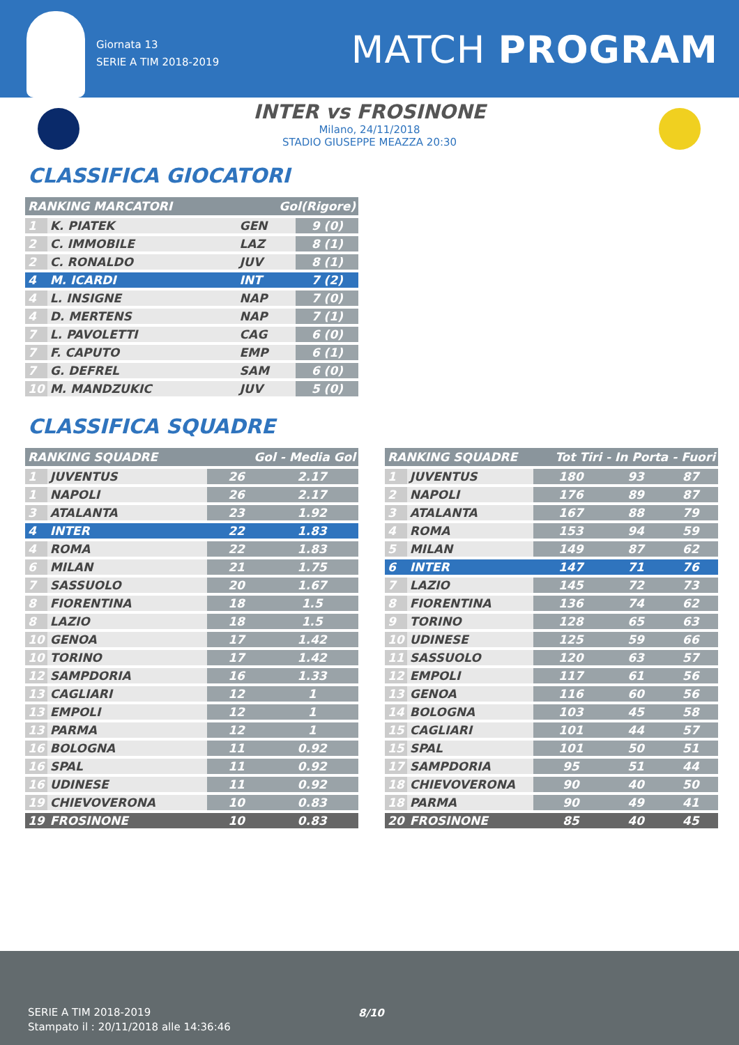Giornata 13
SERIE A TIM 2018-2019
MATCH PROGRAM
INTER vs FROSINONE
Milano, 24/11/2018
STADIO GIUSEPPE MEAZZA 20:30
CLASSIFICA GIOCATORI
| RANKING MARCATORI | | Gol(Rigore) | |
| --- | --- | --- | --- |
| 1 | K. PIATEK | GEN | 9 (0) |
| 2 | C. IMMOBILE | LAZ | 8 (1) |
| 2 | C. RONALDO | JUV | 8 (1) |
| 4 | M. ICARDI | INT | 7 (2) |
| 4 | L. INSIGNE | NAP | 7 (0) |
| 4 | D. MERTENS | NAP | 7 (1) |
| 7 | L. PAVOLETTI | CAG | 6 (0) |
| 7 | F. CAPUTO | EMP | 6 (1) |
| 7 | G. DEFREL | SAM | 6 (0) |
| 10 | M. MANDZUKIC | JUV | 5 (0) |
CLASSIFICA SQUADRE
| RANKING SQUADRE | | Gol - Media Gol | |
| --- | --- | --- | --- |
| 1 | JUVENTUS | 26 | 2.17 |
| 1 | NAPOLI | 26 | 2.17 |
| 3 | ATALANTA | 23 | 1.92 |
| 4 | INTER | 22 | 1.83 |
| 4 | ROMA | 22 | 1.83 |
| 6 | MILAN | 21 | 1.75 |
| 7 | SASSUOLO | 20 | 1.67 |
| 8 | FIORENTINA | 18 | 1.5 |
| 8 | LAZIO | 18 | 1.5 |
| 10 | GENOA | 17 | 1.42 |
| 10 | TORINO | 17 | 1.42 |
| 12 | SAMPDORIA | 16 | 1.33 |
| 13 | CAGLIARI | 12 | 1 |
| 13 | EMPOLI | 12 | 1 |
| 13 | PARMA | 12 | 1 |
| 16 | BOLOGNA | 11 | 0.92 |
| 16 | SPAL | 11 | 0.92 |
| 16 | UDINESE | 11 | 0.92 |
| 19 | CHIEVOVERONA | 10 | 0.83 |
| 19 | FROSINONE | 10 | 0.83 |
| RANKING SQUADRE | | Tot Tiri - In Porta - Fuori | | |
| --- | --- | --- | --- | --- |
| 1 | JUVENTUS | 180 | 93 | 87 |
| 2 | NAPOLI | 176 | 89 | 87 |
| 3 | ATALANTA | 167 | 88 | 79 |
| 4 | ROMA | 153 | 94 | 59 |
| 5 | MILAN | 149 | 87 | 62 |
| 6 | INTER | 147 | 71 | 76 |
| 7 | LAZIO | 145 | 72 | 73 |
| 8 | FIORENTINA | 136 | 74 | 62 |
| 9 | TORINO | 128 | 65 | 63 |
| 10 | UDINESE | 125 | 59 | 66 |
| 11 | SASSUOLO | 120 | 63 | 57 |
| 12 | EMPOLI | 117 | 61 | 56 |
| 13 | GENOA | 116 | 60 | 56 |
| 14 | BOLOGNA | 103 | 45 | 58 |
| 15 | CAGLIARI | 101 | 44 | 57 |
| 15 | SPAL | 101 | 50 | 51 |
| 17 | SAMPDORIA | 95 | 51 | 44 |
| 18 | CHIEVOVERONA | 90 | 40 | 50 |
| 18 | PARMA | 90 | 49 | 41 |
| 20 | FROSINONE | 85 | 40 | 45 |
SERIE A TIM 2018-2019
Stampato il : 20/11/2018 alle 14:36:46
8/10